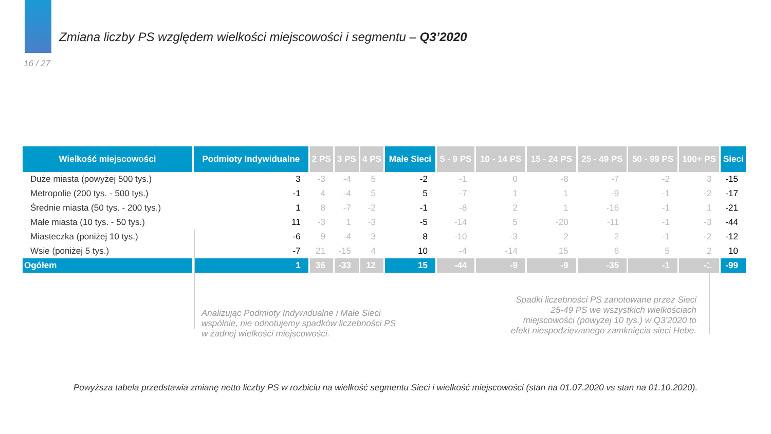Zmiana liczby PS względem wielkości miejscowości i segmentu – Q3’2020
16 / 27
| Wielkość miejscowości | Podmioty Indywidualne | 2 PS | 3 PS | 4 PS | Małe Sieci | 5 - 9 PS | 10 - 14 PS | 15 - 24 PS | 25 - 49 PS | 50 - 99 PS | 100+ PS | Sieci |
| --- | --- | --- | --- | --- | --- | --- | --- | --- | --- | --- | --- | --- |
| Duże miasta (powyżej 500 tys.) | 3 | -3 | -4 | 5 | -2 | -1 | 0 | -8 | -7 | -2 | 3 | -15 |
| Metropolie (200 tys. - 500 tys.) | -1 | 4 | -4 | 5 | 5 | -7 | 1 | 1 | -9 | -1 | -2 | -17 |
| Średnie miasta (50 tys. - 200 tys.) | 1 | 8 | -7 | -2 | -1 | -8 | 2 | 1 | -16 | -1 | 1 | -21 |
| Małe miasta (10 tys. - 50 tys.) | 11 | -3 | 1 | -3 | -5 | -14 | 5 | -20 | -11 | -1 | -3 | -44 |
| Miasteczka (poniżej 10 tys.) | -6 | 9 | -4 | 3 | 8 | -10 | -3 | 2 | 2 | -1 | -2 | -12 |
| Wsie (poniżej 5 tys.) | -7 | 21 | -15 | 4 | 10 | -4 | -14 | 15 | 6 | 5 | 2 | 10 |
| Ogółem | 1 | 36 | -33 | 12 | 15 | -44 | -9 | -9 | -35 | -1 | -1 | -99 |
Analizując Podmioty Indywidualne i Małe Sieci wspólnie, nie odnotujemy spadków liczebności PS w żadnej wielkości miejscowości.
Spadki liczebności PS zanotowane przez Sieci 25-49 PS we wszystkich wielkościach miejscowości (powyżej 10 tys.) w Q3’2020 to efekt niespodziewanego zamknięcia sieci Hebe.
Powyższa tabela przedstawia zmianę netto liczby PS w rozbiciu na wielkość segmentu Sieci i wielkość miejscowości (stan na 01.07.2020 vs stan na 01.10.2020).